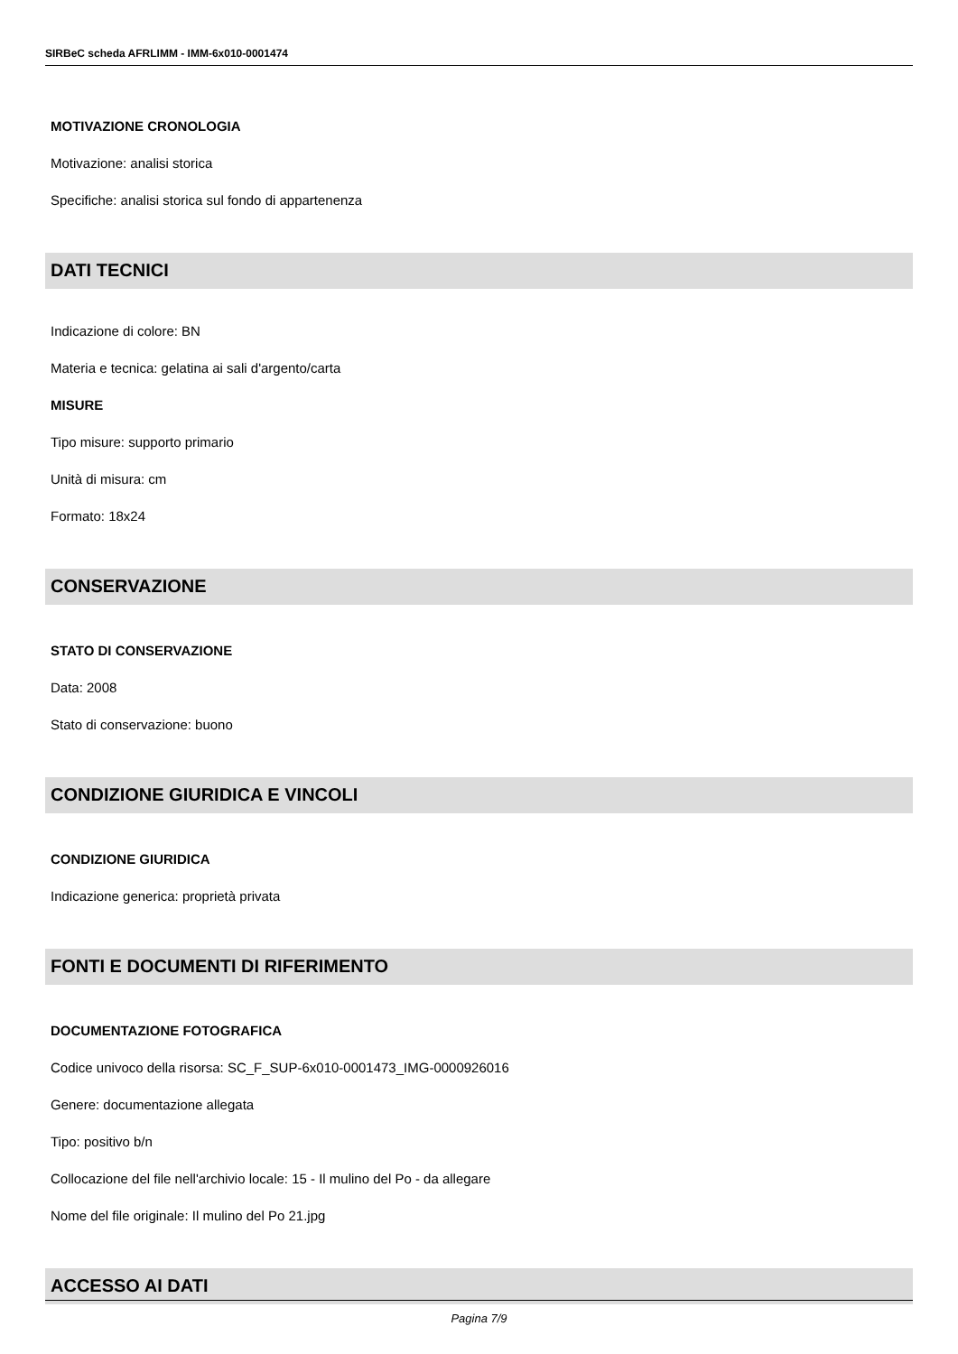SIRBeC scheda AFRLIMM - IMM-6x010-0001474
MOTIVAZIONE CRONOLOGIA
Motivazione: analisi storica
Specifiche: analisi storica sul fondo di appartenenza
DATI TECNICI
Indicazione di colore: BN
Materia e tecnica: gelatina ai sali d'argento/carta
MISURE
Tipo misure: supporto primario
Unità di misura: cm
Formato: 18x24
CONSERVAZIONE
STATO DI CONSERVAZIONE
Data: 2008
Stato di conservazione: buono
CONDIZIONE GIURIDICA E VINCOLI
CONDIZIONE GIURIDICA
Indicazione generica: proprietà privata
FONTI E DOCUMENTI DI RIFERIMENTO
DOCUMENTAZIONE FOTOGRAFICA
Codice univoco della risorsa: SC_F_SUP-6x010-0001473_IMG-0000926016
Genere: documentazione allegata
Tipo: positivo b/n
Collocazione del file nell'archivio locale: 15 - Il mulino del Po - da allegare
Nome del file originale: Il mulino del Po 21.jpg
ACCESSO AI DATI
Pagina 7/9